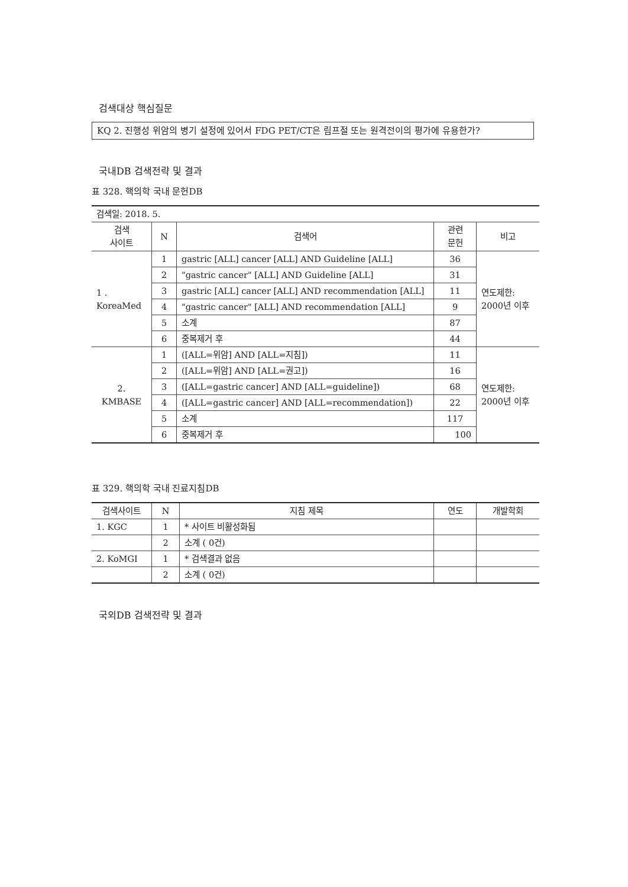검색대상 핵심질문
KQ 2. 진행성 위암의 병기 설정에 있어서 FDG PET/CT은 림프절 또는 원격전이의 평가에 유용한가?
국내DB 검색전략 및 결과
표 328. 핵의학 국내 문헌DB
| 검색일: 2018. 5. | | | | |
| 검색 사이트 | N | 검색어 | 관련 문헌 | 비고 |
| 1 . KoreaMed | 1 | gastric [ALL] cancer [ALL] AND Guideline [ALL] | 36 | 연도제한: 2000년 이후 |
| | 2 | "gastric cancer" [ALL] AND Guideline [ALL] | 31 | |
| | 3 | gastric [ALL] cancer [ALL] AND recommendation [ALL] | 11 | |
| | 4 | "gastric cancer" [ALL] AND recommendation [ALL] | 9 | |
| | 5 | 소계 | 87 | |
| | 6 | 중복제거 후 | 44 | |
| 2. KMBASE | 1 | ([ALL=위암] AND [ALL=지침]) | 11 | 연도제한: 2000년 이후 |
| | 2 | ([ALL=위암] AND [ALL=권고]) | 16 | |
| | 3 | ([ALL=gastric cancer] AND [ALL=guideline]) | 68 | |
| | 4 | ([ALL=gastric cancer] AND [ALL=recommendation]) | 22 | |
| | 5 | 소계 | 117 | |
| | 6 | 중복제거 후 | 100 | |
표 329. 핵의학 국내 진료지침DB
| 검색사이트 | N | 지침 제목 | 연도 | 개발학회 |
| --- | --- | --- | --- | --- |
| 1. KGC | 1 | * 사이트 비활성화됨 | | |
| | 2 | 소계 ( 0건) | | |
| 2. KoMGI | 1 | * 검색결과 없음 | | |
| | 2 | 소계 ( 0건) | | |
국외DB 검색전략 및 결과